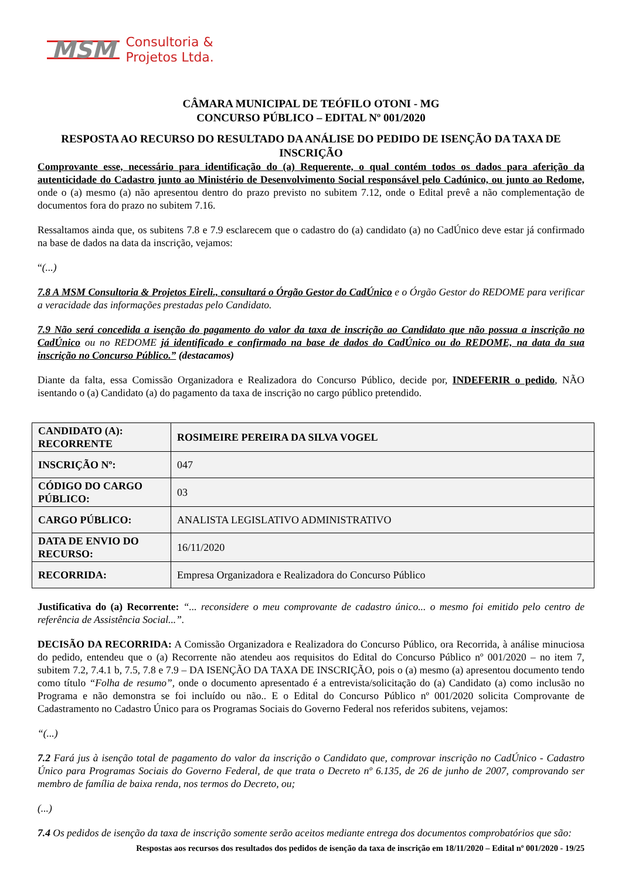MSM Consultoria &
Projetos Ltda.
CÂMARA MUNICIPAL DE TEÓFILO OTONI - MG
CONCURSO PÚBLICO – EDITAL Nº 001/2020
RESPOSTA AO RECURSO DO RESULTADO DA ANÁLISE DO PEDIDO DE ISENÇÃO DA TAXA DE INSCRIÇÃO
Comprovante esse, necessário para identificação do (a) Requerente, o qual contém todos os dados para aferição da autenticidade do Cadastro junto ao Ministério de Desenvolvimento Social responsável pelo Cadúnico, ou junto ao Redome, onde o (a) mesmo (a) não apresentou dentro do prazo previsto no subitem 7.12, onde o Edital prevê a não complementação de documentos fora do prazo no subitem 7.16.
Ressaltamos ainda que, os subitens 7.8 e 7.9 esclarecem que o cadastro do (a) candidato (a) no CadÚnico deve estar já confirmado na base de dados na data da inscrição, vejamos:
“(...)
7.8 A MSM Consultoria & Projetos Eireli., consultará o Órgão Gestor do CadÚnico e o Órgão Gestor do REDOME para verificar a veracidade das informações prestadas pelo Candidato.
7.9 Não será concedida a isenção do pagamento do valor da taxa de inscrição ao Candidato que não possua a inscrição no CadÚnico ou no REDOME já identificado e confirmado na base de dados do CadÚnico ou do REDOME, na data da sua inscrição no Concurso Público.” (destacamos)
Diante da falta, essa Comissão Organizadora e Realizadora do Concurso Público, decide por, INDEFERIR o pedido, NÃO isentando o (a) Candidato (a) do pagamento da taxa de inscrição no cargo público pretendido.
| CANDIDATO (A): RECORRENTE | ROSIMEIRE PEREIRA DA SILVA VOGEL |
| INSCRIÇÃO Nº: | 047 |
| CÓDIGO DO CARGO PÚBLICO: | 03 |
| CARGO PÚBLICO: | ANALISTA LEGISLATIVO ADMINISTRATIVO |
| DATA DE ENVIO DO RECURSO: | 16/11/2020 |
| RECORRIDA: | Empresa Organizadora e Realizadora do Concurso Público |
Justificativa do (a) Recorrente: “... reconsidere o meu comprovante de cadastro único... o mesmo foi emitido pelo centro de referência de Assistência Social...”.
DECISÃO DA RECORRIDA: A Comissão Organizadora e Realizadora do Concurso Público, ora Recorrida, à análise minuciosa do pedido, entendeu que o (a) Recorrente não atendeu aos requisitos do Edital do Concurso Público nº 001/2020 – no item 7, subitem 7.2, 7.4.1 b, 7.5, 7.8 e 7.9 – DA ISENÇÃO DA TAXA DE INSCRIÇÃO, pois o (a) mesmo (a) apresentou documento tendo como título “Folha de resumo”, onde o documento apresentado é a entrevista/solicitação do (a) Candidato (a) como inclusão no Programa e não demonstra se foi incluído ou não.. E o Edital do Concurso Público nº 001/2020 solicita Comprovante de Cadastramento no Cadastro Único para os Programas Sociais do Governo Federal nos referidos subitens, vejamos:
“(...)
7.2 Fará jus à isenção total de pagamento do valor da inscrição o Candidato que, comprovar inscrição no CadÚnico - Cadastro Único para Programas Sociais do Governo Federal, de que trata o Decreto nº 6.135, de 26 de junho de 2007, comprovando ser membro de família de baixa renda, nos termos do Decreto, ou;
(...)
7.4 Os pedidos de isenção da taxa de inscrição somente serão aceitos mediante entrega dos documentos comprobatórios que são:
Respostas aos recursos dos resultados dos pedidos de isenção da taxa de inscrição em 18/11/2020 – Edital nº 001/2020 - 19/25